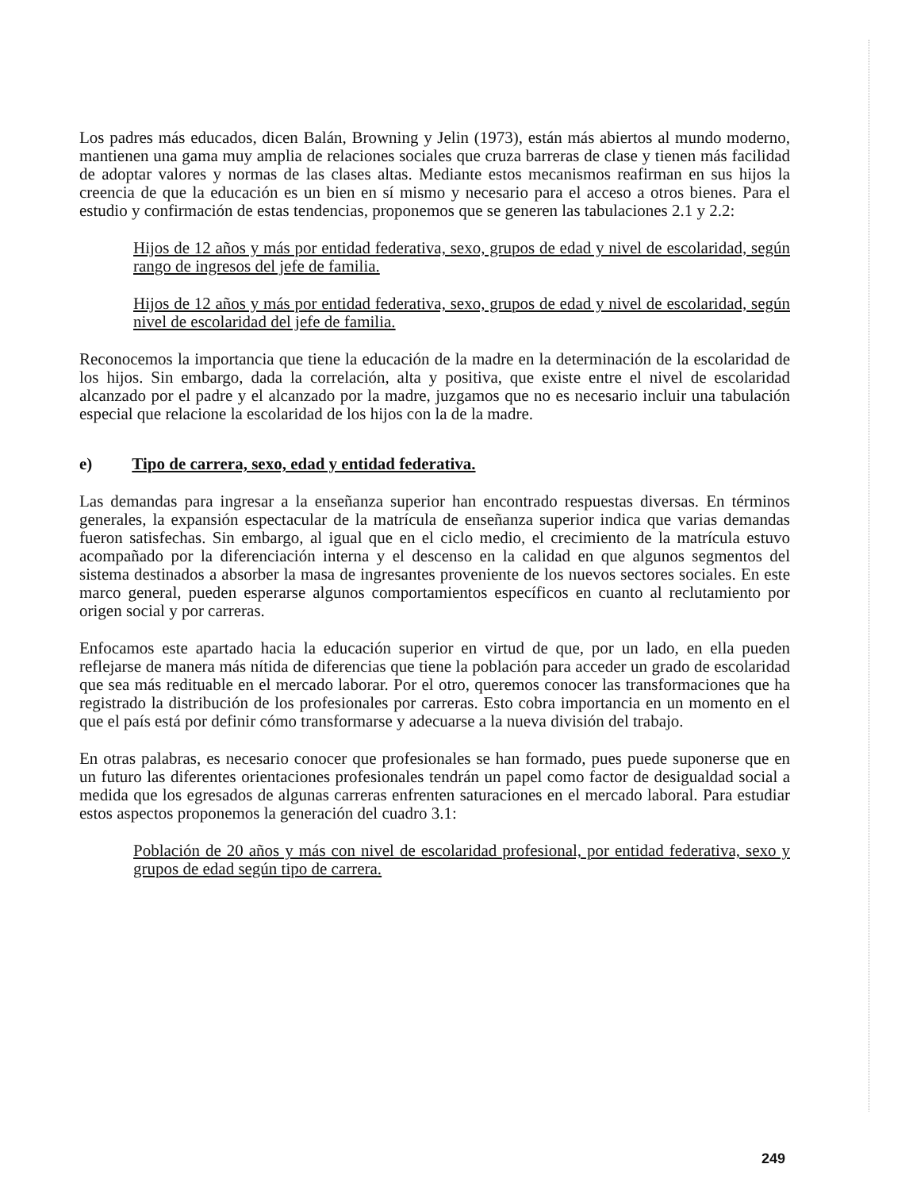Los padres más educados, dicen Balán, Browning y Jelin (1973), están más abiertos al mundo moderno, mantienen una gama muy amplia de relaciones sociales que cruza barreras de clase y tienen más facilidad de adoptar valores y normas de las clases altas. Mediante estos mecanismos reafirman en sus hijos la creencia de que la educación es un bien en sí mismo y necesario para el acceso a otros bienes. Para el estudio y confirmación de estas tendencias, proponemos que se generen las tabulaciones 2.1 y 2.2:
Hijos de 12 años y más por entidad federativa, sexo, grupos de edad y nivel de escolaridad, según rango de ingresos del jefe de familia.
Hijos de 12 años y más por entidad federativa, sexo, grupos de edad y nivel de escolaridad, según nivel de escolaridad del jefe de familia.
Reconocemos la importancia que tiene la educación de la madre en la determinación de la escolaridad de los hijos. Sin embargo, dada la correlación, alta y positiva, que existe entre el nivel de escolaridad alcanzado por el padre y el alcanzado por la madre, juzgamos que no es necesario incluir una tabulación especial que relacione la escolaridad de los hijos con la de la madre.
e) Tipo de carrera, sexo, edad y entidad federativa.
Las demandas para ingresar a la enseñanza superior han encontrado respuestas diversas. En términos generales, la expansión espectacular de la matrícula de enseñanza superior indica que varias demandas fueron satisfechas. Sin embargo, al igual que en el ciclo medio, el crecimiento de la matrícula estuvo acompañado por la diferenciación interna y el descenso en la calidad en que algunos segmentos del sistema destinados a absorber la masa de ingresantes proveniente de los nuevos sectores sociales. En este marco general, pueden esperarse algunos comportamientos específicos en cuanto al reclutamiento por origen social y por carreras.
Enfocamos este apartado hacia la educación superior en virtud de que, por un lado, en ella pueden reflejarse de manera más nítida de diferencias que tiene la población para acceder un grado de escolaridad que sea más redituable en el mercado laborar. Por el otro, queremos conocer las transformaciones que ha registrado la distribución de los profesionales por carreras. Esto cobra importancia en un momento en el que el país está por definir cómo transformarse y adecuarse a la nueva división del trabajo.
En otras palabras, es necesario conocer que profesionales se han formado, pues puede suponerse que en un futuro las diferentes orientaciones profesionales tendrán un papel como factor de desigualdad social a medida que los egresados de algunas carreras enfrenten saturaciones en el mercado laboral. Para estudiar estos aspectos proponemos la generación del cuadro 3.1:
Población de 20 años y más con nivel de escolaridad profesional, por entidad federativa, sexo y grupos de edad según tipo de carrera.
249